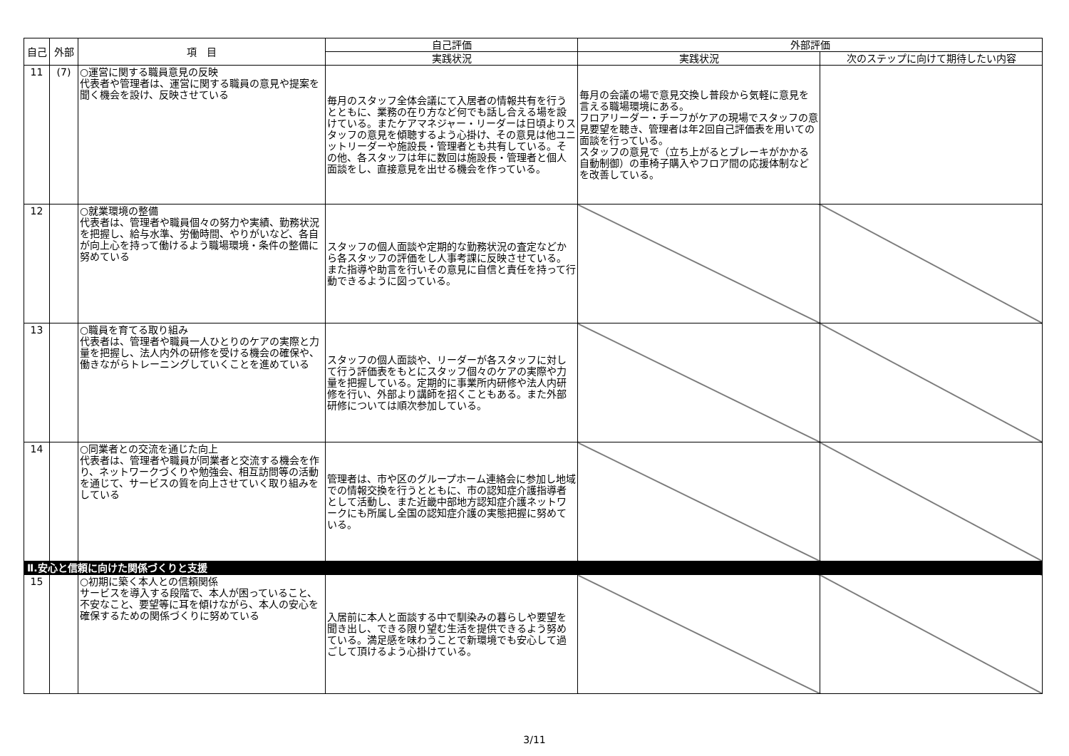| 自己 | 外部 | 項 目 | 自己評価 | 外部評価 | |
| --- | --- | --- | --- | --- | --- |
| | | | 実践状況 | 実践状況 | 次のステップに向けて期待したい内容 |
| 11 | (7) | ○運営に関する職員意見の反映 代表者や管理者は、運営に関する職員の意見や提案を聞く機会を設け、反映させている | 毎月のスタッフ全体会議にて入居者の情報共有を行うとともに、業務の在り方など何でも話し合える場を設けている。またケアマネジャー・リーダーは日頃よりスタッフの意見を傾聴するよう心掛け、その意見は他ユニットリーダーや施設長・管理者とも共有している。その他、各スタッフは年に数回は施設長・管理者と個人面談をし、直接意見を出せる機会を作っている。 | 毎月の会議の場で意見交換し普段から気軽に意見を言える職場環境にある。 フロアリーダー・チーフがケアの現場でスタッフの意見要望を聴き、管理者は年2回自己評価表を用いての面談を行っている。 スタッフの意見で（立ち上がるとブレーキがかかる自動制御）の車椅子購入やフロア間の応援体制などを改善している。 | |
| 12 | | ○就業環境の整備 代表者は、管理者や職員個々の努力や実績、勤務状況を把握し、給与水準、労働時間、やりがいなど、各自が向上心を持って働けるよう職場環境・条件の整備に努めている | スタッフの個人面談や定期的な勤務状況の査定などから各スタッフの評価をし人事考課に反映させている。また指導や助言を行いその意見に自信と責任を持って行動できるように図っている。 | | |
| 13 | | ○職員を育てる取り組み 代表者は、管理者や職員一人ひとりのケアの実際と力量を把握し、法人内外の研修を受ける機会の確保や、働きながらトレーニングしていくことを進めている | スタッフの個人面談や、リーダーが各スタッフに対して行う評価表をもとにスタッフ個々のケアの実際や力量を把握している。定期的に事業所内研修や法人内研修を行い、外部より講師を招くこともある。また外部研修については順次参加している。 | | |
| 14 | | ○同業者との交流を通じた向上 代表者は、管理者や職員が同業者と交流する機会を作り、ネットワークづくりや勉強会、相互訪問等の活動を通じて、サービスの質を向上させていく取り組みをしている | 管理者は、市や区のグループホーム連絡会に参加し地域での情報交換を行うとともに、市の認知症介護指導者として活動し、また近畿中部地方認知症介護ネットワークにも所属し全国の認知症介護の実態把握に努めている。 | | |
| Ⅱ.安心と信頼に向けた関係づくりと支援 | | | | | |
| 15 | | ○初期に築く本人との信頼関係 サービスを導入する段階で、本人が困っていること、不安なこと、要望等に耳を傾けながら、本人の安心を確保するための関係づくりに努めている | 入居前に本人と面談する中で馴染みの暮らしや要望を聞き出し、できる限り望む生活を提供できるよう努めている。満足感を味わうことで新環境でも安心して過ごして頂けるよう心掛けている。 | | |
3/11